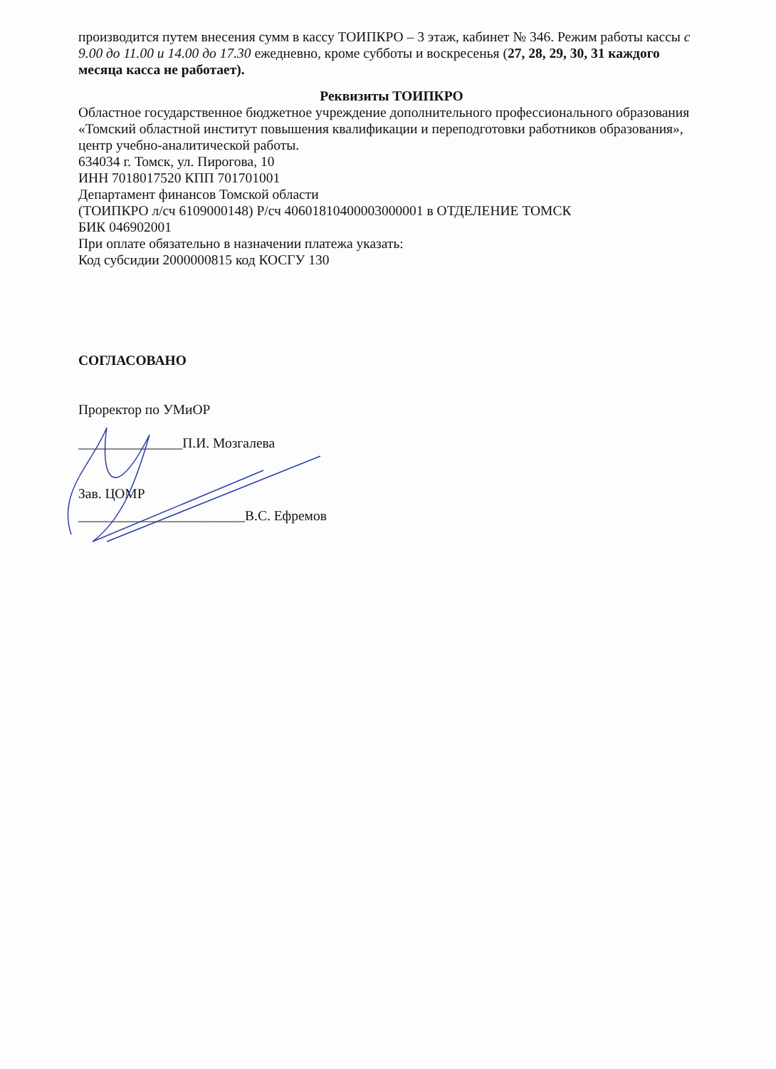производится путем внесения сумм в кассу ТОИПКРО – 3 этаж, кабинет № 346. Режим работы кассы с 9.00 до 11.00 и 14.00 до 17.30 ежедневно, кроме субботы и воскресенья (27, 28, 29, 30, 31 каждого месяца касса не работает).
Реквизиты ТОИПКРО
Областное государственное бюджетное учреждение дополнительного профессионального образования «Томский областной институт повышения квалификации и переподготовки работников образования», центр учебно-аналитической работы.
634034 г. Томск, ул. Пирогова, 10
ИНН 7018017520 КПП 701701001
Департамент финансов Томской области
(ТОИПКРО л/сч 6109000148) Р/сч 40601810400003000001 в ОТДЕЛЕНИЕ ТОМСК
БИК 046902001
При оплате обязательно в назначении платежа указать:
Код субсидии 2000000815 код КОСГУ 130
СОГЛАСОВАНО
Проректор по УМиОР
_______________П.И. Мозгалева
Зав. ЦОМР
________________________В.С. Ефремов